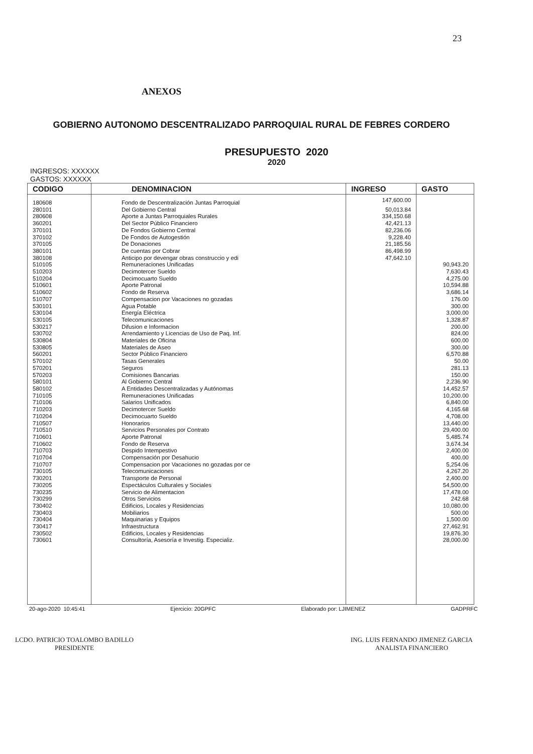23
ANEXOS
GOBIERNO AUTONOMO DESCENTRALIZADO PARROQUIAL RURAL DE FEBRES CORDERO
PRESUPUESTO 2020
2020
INGRESOS: XXXXXX
GASTOS: XXXXXX
| CODIGO | DENOMINACION | INGRESO | GASTO |
| --- | --- | --- | --- |
| 180608 | Fondo de Descentralización Juntas Parroquial | 147,600.00 | |
| 280101 | Del Gobierno Central | 50,013.84 | |
| 280608 | Aporte a Juntas Parroquiales Rurales | 334,150.68 | |
| 360201 | Del Sector Público Financiero | 42,421.13 | |
| 370101 | De Fondos Gobierno Central | 82,236.06 | |
| 370102 | De Fondos de Autogestión | 9,228.40 | |
| 370105 | De Donaciones | 21,185.56 | |
| 380101 | De cuentas por Cobrar | 86,498.99 | |
| 380108 | Anticipo por devengar obras construccio y edi | 47,642.10 | |
| 510105 | Remuneraciones Unificadas | | 90,943.20 |
| 510203 | Decimotercer Sueldo | | 7,630.43 |
| 510204 | Decimocuarto Sueldo | | 4,275.00 |
| 510601 | Aporte Patronal | | 10,594.88 |
| 510602 | Fondo de Reserva | | 3,686.14 |
| 510707 | Compensacion por Vacaciones no gozadas | | 176.00 |
| 530101 | Agua Potable | | 300.00 |
| 530104 | Energía Eléctrica | | 3,000.00 |
| 530105 | Telecomunicaciones | | 1,328.87 |
| 530217 | Difusion e Informacion | | 200.00 |
| 530702 | Arrendamiento y Licencias de Uso de Paq. Inf. | | 824.00 |
| 530804 | Materiales de Oficina | | 600.00 |
| 530805 | Materiales de Aseo | | 300.00 |
| 560201 | Sector Público Financiero | | 6,570.88 |
| 570102 | Tasas Generales | | 50.00 |
| 570201 | Seguros | | 281.13 |
| 570203 | Comisiones Bancarias | | 150.00 |
| 580101 | Al Gobierno Central | | 2,236.90 |
| 580102 | A Entidades Descentralizadas y Autónomas | | 14,452.57 |
| 710105 | Remuneraciones Unificadas | | 10,200.00 |
| 710106 | Salarios Unificados | | 6,840.00 |
| 710203 | Decimotercer Sueldo | | 4,165.68 |
| 710204 | Decimocuarto Sueldo | | 4,708.00 |
| 710507 | Honorarios | | 13,440.00 |
| 710510 | Servicios Personales por Contrato | | 29,400.00 |
| 710601 | Aporte Patronal | | 5,485.74 |
| 710602 | Fondo de Reserva | | 3,674.34 |
| 710703 | Despido Intempestivo | | 2,400.00 |
| 710704 | Compensación por Desahucio | | 400.00 |
| 710707 | Compensacion por Vacaciones no gozadas por ce | | 5,254.06 |
| 730105 | Telecomunicaciones | | 4,267.20 |
| 730201 | Transporte de Personal | | 2,400.00 |
| 730205 | Espectáculos Culturales y Sociales | | 54,500.00 |
| 730235 | Servicio de Alimentacion | | 17,478.00 |
| 730299 | Otros Servicios | | 242.68 |
| 730402 | Edificios, Locales y Residencias | | 10,080.00 |
| 730403 | Mobiliarios | | 500.00 |
| 730404 | Maquinarias y Equipos | | 1,500.00 |
| 730417 | Infraestructura | | 27,462.91 |
| 730502 | Edificios, Locales y Residencias | | 19,876.30 |
| 730601 | Consultoría, Asesoría e Investig. Especializ. | | 28,000.00 |
20-ago-2020 10:45:41 Ejercicio: 20GPFC Elaborado por: LJIMENEZ GADPRFC
LCDO. PATRICIO TOALOMBO BADILLO
PRESIDENTE
ING. LUIS FERNANDO JIMENEZ GARCIA
ANALISTA FINANCIERO